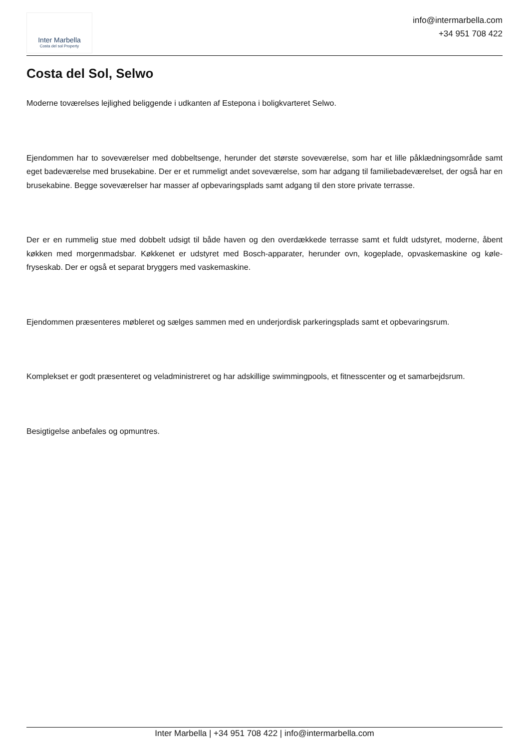Inter Marbella
Costa del sol Property
info@intermarbella.com
+34 951 708 422
Costa del Sol, Selwo
Moderne toværelses lejlighed beliggende i udkanten af Estepona i boligkvarteret Selwo.
Ejendommen har to soveværelser med dobbeltsenge, herunder det største soveværelse, som har et lille påklædningsområde samt eget badeværelse med brusekabine. Der er et rummeligt andet soveværelse, som har adgang til familiebadeværelset, der også har en brusekabine. Begge soveværelser har masser af opbevaringsplads samt adgang til den store private terrasse.
Der er en rummelig stue med dobbelt udsigt til både haven og den overdækkede terrasse samt et fuldt udstyret, moderne, åbent køkken med morgenmadsbar. Køkkenet er udstyret med Bosch-apparater, herunder ovn, kogeplade, opvaskemaskine og køle-fryseskab. Der er også et separat bryggers med vaskemaskine.
Ejendommen præsenteres møbleret og sælges sammen med en underjordisk parkeringsplads samt et opbevaringsrum.
Komplekset er godt præsenteret og veladministreret og har adskillige swimmingpools, et fitnesscenter og et samarbejdsrum.
Besigtigelse anbefales og opmuntres.
Inter Marbella | +34 951 708 422 | info@intermarbella.com